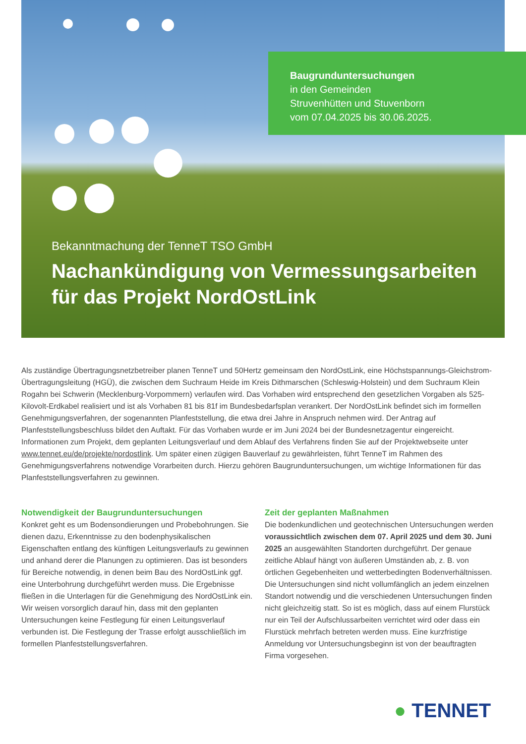Baugrunduntersuchungen
in den Gemeinden
Struvenhütten und Stuvenborn
vom 07.04.2025 bis 30.06.2025.
Bekanntmachung der TenneT TSO GmbH
Nachankündigung von Vermessungsarbeiten für das Projekt NordOstLink
Als zuständige Übertragungsnetzbetreiber planen TenneT und 50Hertz gemeinsam den NordOstLink, eine Höchstspannungs-Gleichstrom-Übertragungsleitung (HGÜ), die zwischen dem Suchraum Heide im Kreis Dithmarschen (Schleswig-Holstein) und dem Suchraum Klein Rogahn bei Schwerin (Mecklenburg-Vorpommern) verlaufen wird. Das Vorhaben wird entsprechend den gesetzlichen Vorgaben als 525-Kilovolt-Erdkabel realisiert und ist als Vorhaben 81 bis 81f im Bundesbedarfsplan verankert. Der NordOstLink befindet sich im formellen Genehmigungsverfahren, der sogenannten Planfeststellung, die etwa drei Jahre in Anspruch nehmen wird. Der Antrag auf Planfeststellungsbeschluss bildet den Auftakt. Für das Vorhaben wurde er im Juni 2024 bei der Bundesnetzagentur eingereicht. Informationen zum Projekt, dem geplanten Leitungsverlauf und dem Ablauf des Verfahrens finden Sie auf der Projektwebseite unter www.tennet.eu/de/projekte/nordostlink. Um später einen zügigen Bauverlauf zu gewährleisten, führt TenneT im Rahmen des Genehmigungsverfahrens notwendige Vorarbeiten durch. Hierzu gehören Baugrunduntersuchungen, um wichtige Informationen für das Planfeststellungsverfahren zu gewinnen.
Notwendigkeit der Baugrunduntersuchungen
Konkret geht es um Bodensondierungen und Probebohrungen. Sie dienen dazu, Erkenntnisse zu den bodenphysikalischen Eigenschaften entlang des künftigen Leitungsverlaufs zu gewinnen und anhand derer die Planungen zu optimieren. Das ist besonders für Bereiche notwendig, in denen beim Bau des NordOstLink ggf. eine Unterbohrung durchgeführt werden muss. Die Ergebnisse fließen in die Unterlagen für die Genehmigung des NordOstLink ein. Wir weisen vorsorglich darauf hin, dass mit den geplanten Untersuchungen keine Festlegung für einen Leitungsverlauf verbunden ist. Die Festlegung der Trasse erfolgt ausschließlich im formellen Planfeststellungsverfahren.
Zeit der geplanten Maßnahmen
Die bodenkundlichen und geotechnischen Untersuchungen werden voraussichtlich zwischen dem 07. April 2025 und dem 30. Juni 2025 an ausgewählten Standorten durchgeführt. Der genaue zeitliche Ablauf hängt von äußeren Umständen ab, z. B. von örtlichen Gegebenheiten und wetterbedingten Bodenverhältnissen. Die Untersuchungen sind nicht vollumfänglich an jedem einzelnen Standort notwendig und die verschiedenen Untersuchungen finden nicht gleichzeitig statt. So ist es möglich, dass auf einem Flurstück nur ein Teil der Aufschlussarbeiten verrichtet wird oder dass ein Flurstück mehrfach betreten werden muss. Eine kurzfristige Anmeldung vor Untersuchungsbeginn ist von der beauftragten Firma vorgesehen.
● TENNET